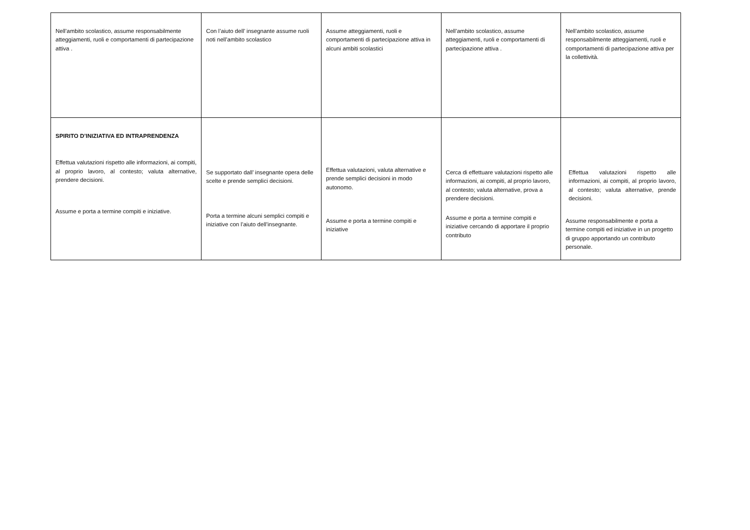| Nell’ambito scolastico, assume responsabilmente atteggiamenti, ruoli e comportamenti di partecipazione attiva . | Con l’aiuto dell’ insegnante assume ruoli noti nell’ambito scolastico | Assume atteggiamenti, ruoli e comportamenti di partecipazione attiva in alcuni ambiti scolastici | Nell’ambito scolastico, assume atteggiamenti, ruoli e comportamenti di partecipazione attiva . | Nell’ambito scolastico, assume responsabilmente atteggiamenti, ruoli e comportamenti di partecipazione attiva per la collettività. |
| SPIRITO D’INIZIATIVA ED INTRAPRENDENZA Effettua valutazioni rispetto alle informazioni, ai compiti, al proprio lavoro, al contesto; valuta alternative, prendere decisioni. Assume e porta a termine compiti e iniziative. | Se supportato dall’ insegnante opera delle scelte e prende semplici decisioni. Porta a termine alcuni semplici compiti e iniziative con l’aiuto dell’insegnante. | Effettua valutazioni, valuta alternative e prende semplici decisioni in modo autonomo. Assume e porta a termine compiti e iniziative | Cerca di effettuare valutazioni rispetto alle informazioni, ai compiti, al proprio lavoro, al contesto; valuta alternative, prova a prendere decisioni. Assume e porta a termine compiti e iniziative cercando di apportare il proprio contributo | Effettua valutazioni rispetto alle informazioni, ai compiti, al proprio lavoro, al contesto; valuta alternative, prende decisioni. Assume responsabilmente e porta a termine compiti ed iniziative in un progetto di gruppo apportando un contributo personale. |